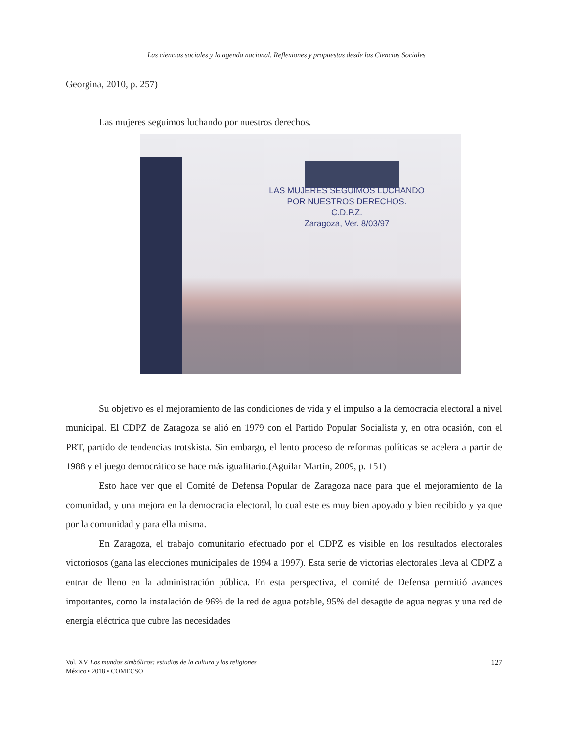Las ciencias sociales y la agenda nacional. Reflexiones y propuestas desde las Ciencias Sociales
Georgina, 2010, p. 257)
Las mujeres seguimos luchando por nuestros derechos.
LAS MUJERES SEGUIMOS LUCHANDO
POR NUESTROS DERECHOS.
C.D.P.Z.
Zaragoza, Ver. 8/03/97
Su objetivo es el mejoramiento de las condiciones de vida y el impulso a la democracia electoral a nivel municipal. El CDPZ de Zaragoza se alió en 1979 con el Partido Popular Socialista y, en otra ocasión, con el PRT, partido de tendencias trotskista. Sin embargo, el lento proceso de reformas políticas se acelera a partir de 1988 y el juego democrático se hace más igualitario.(Aguilar Martín, 2009, p. 151)
Esto hace ver que el Comité de Defensa Popular de Zaragoza nace para que el mejoramiento de la comunidad, y una mejora en la democracia electoral, lo cual este es muy bien apoyado y bien recibido y ya que por la comunidad y para ella misma.
En Zaragoza, el trabajo comunitario efectuado por el CDPZ es visible en los resultados electorales victoriosos (gana las elecciones municipales de 1994 a 1997). Esta serie de victorias electorales lleva al CDPZ a entrar de lleno en la administración pública. En esta perspectiva, el comité de Defensa permitió avances importantes, como la instalación de 96% de la red de agua potable, 95% del desagüe de agua negras y una red de energía eléctrica que cubre las necesidades
Vol. XV. Los mundos simbólicos: estudios de la cultura y las religiones
México • 2018 • COMECSO
127